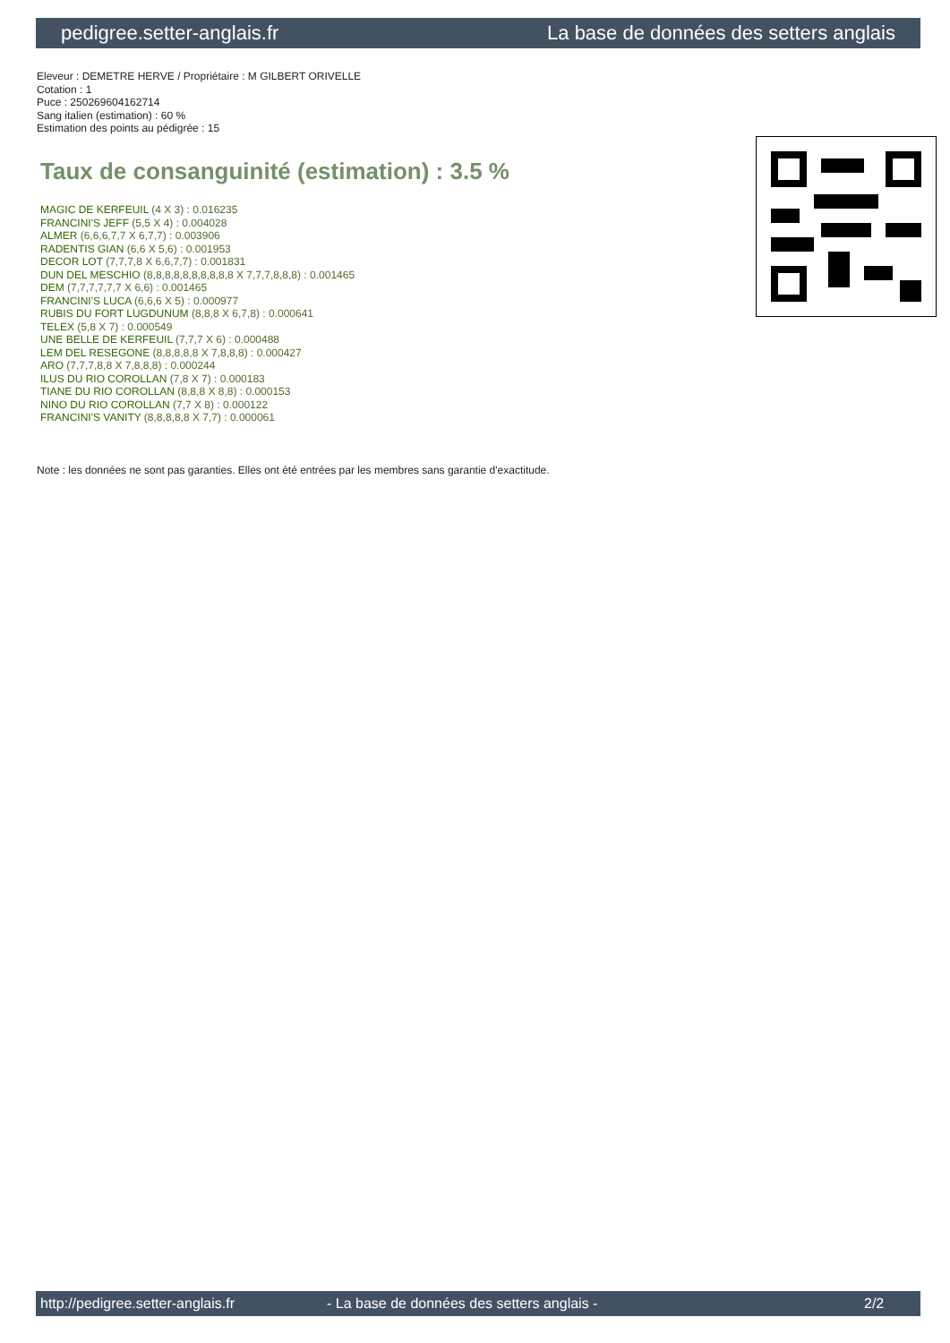pedigree.setter-anglais.fr La base de données des setters anglais
Eleveur : DEMETRE HERVE / Propriétaire : M GILBERT ORIVELLE
Cotation : 1
Puce : 250269604162714
Sang italien (estimation) : 60 %
Estimation des points au pédigrée : 15
Taux de consanguinité (estimation) : 3.5 %
MAGIC DE KERFEUIL (4 X 3) : 0.016235
FRANCINI'S JEFF (5,5 X 4) : 0.004028
ALMER (6,6,6,7,7 X 6,7,7) : 0.003906
RADENTIS GIAN (6,6 X 5,6) : 0.001953
DECOR LOT (7,7,7,8 X 6,6,7,7) : 0.001831
DUN DEL MESCHIO (8,8,8,8,8,8,8,8,8,8 X 7,7,7,8,8,8) : 0.001465
DEM (7,7,7,7,7,7 X 6,6) : 0.001465
FRANCINI'S LUCA (6,6,6 X 5) : 0.000977
RUBIS DU FORT LUGDUNUM (8,8,8 X 6,7,8) : 0.000641
TELEX (5,8 X 7) : 0.000549
UNE BELLE DE KERFEUIL (7,7,7 X 6) : 0.000488
LEM DEL RESEGONE (8,8,8,8,8 X 7,8,8,8) : 0.000427
ARO (7,7,7,8,8 X 7,8,8,8) : 0.000244
ILUS DU RIO COROLLAN (7,8 X 7) : 0.000183
TIANE DU RIO COROLLAN (8,8,8 X 8,8) : 0.000153
NINO DU RIO COROLLAN (7,7 X 8) : 0.000122
FRANCINI'S VANITY (8,8,8,8,8 X 7,7) : 0.000061
Note : les données ne sont pas garanties. Elles ont été entrées par les membres sans garantie d'exactitude.
http://pedigree.setter-anglais.fr - La base de données des setters anglais - 2/2